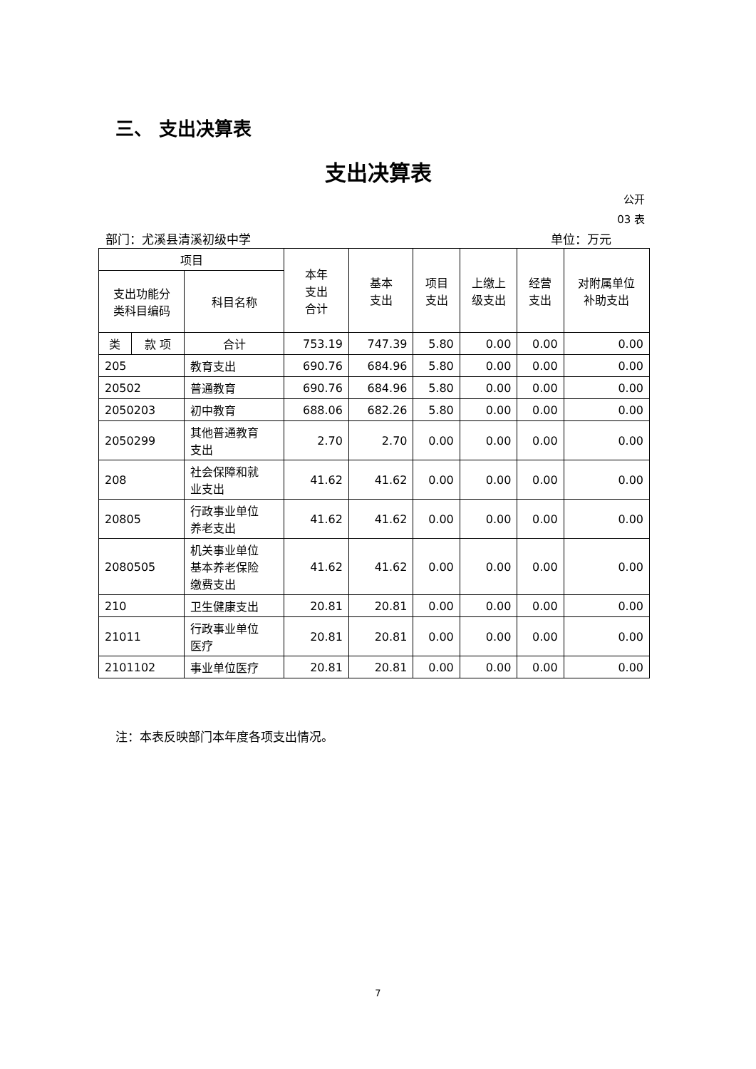三、 支出决算表
支出决算表
公开
03 表
部门：尤溪县清溪初级中学 单位：万元
| 项目 | | | 本年 支出 合计 | 基本 支出 | 项目 支出 | 上缴上 级支出 | 经营 支出 | 对附属单位 补助支出 |
| --- | --- | --- | --- | --- | --- | --- | --- | --- |
| 支出功能分 类科目编码 | | 科目名称 | | | | | | |
| 类 | 款 项 | 合计 | 753.19 | 747.39 | 5.80 | 0.00 | 0.00 | 0.00 |
| 205 | | 教育支出 | 690.76 | 684.96 | 5.80 | 0.00 | 0.00 | 0.00 |
| 20502 | | 普通教育 | 690.76 | 684.96 | 5.80 | 0.00 | 0.00 | 0.00 |
| 2050203 | | 初中教育 | 688.06 | 682.26 | 5.80 | 0.00 | 0.00 | 0.00 |
| 2050299 | | 其他普通教育 支出 | 2.70 | 2.70 | 0.00 | 0.00 | 0.00 | 0.00 |
| 208 | | 社会保障和就 业支出 | 41.62 | 41.62 | 0.00 | 0.00 | 0.00 | 0.00 |
| 20805 | | 行政事业单位 养老支出 | 41.62 | 41.62 | 0.00 | 0.00 | 0.00 | 0.00 |
| 2080505 | | 机关事业单位 基本养老保险 缴费支出 | 41.62 | 41.62 | 0.00 | 0.00 | 0.00 | 0.00 |
| 210 | | 卫生健康支出 | 20.81 | 20.81 | 0.00 | 0.00 | 0.00 | 0.00 |
| 21011 | | 行政事业单位 医疗 | 20.81 | 20.81 | 0.00 | 0.00 | 0.00 | 0.00 |
| 2101102 | | 事业单位医疗 | 20.81 | 20.81 | 0.00 | 0.00 | 0.00 | 0.00 |
注：本表反映部门本年度各项支出情况。
7